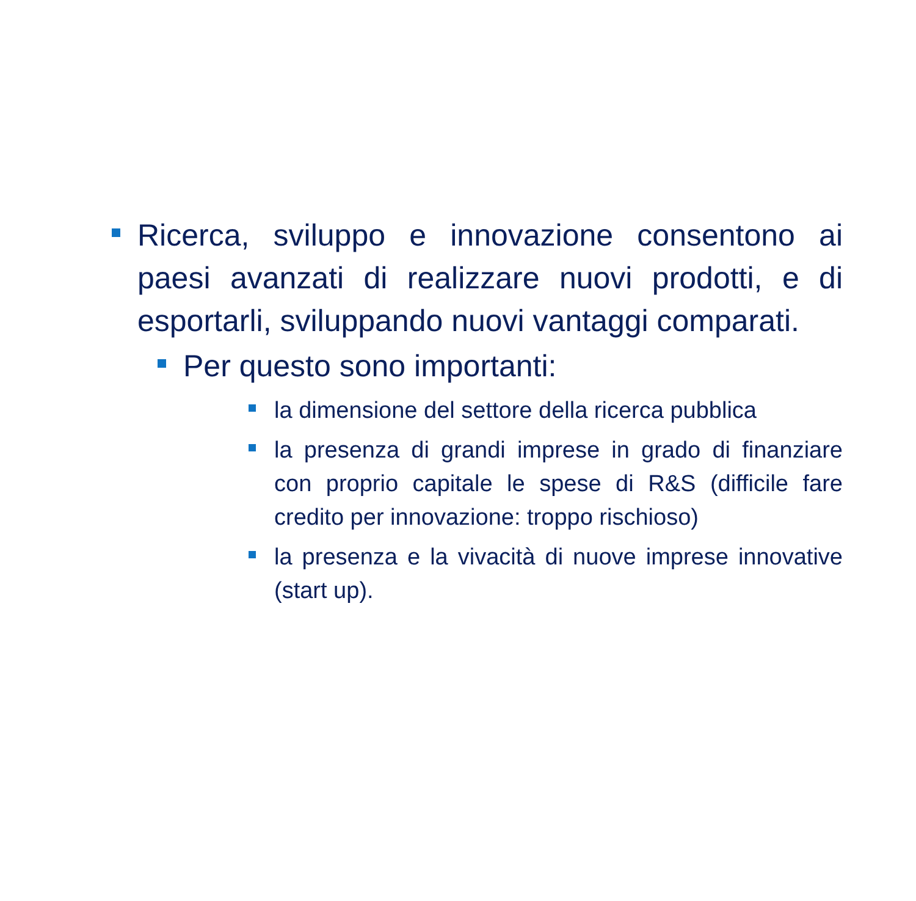Ricerca, sviluppo e innovazione consentono ai paesi avanzati di realizzare nuovi prodotti, e di esportarli, sviluppando nuovi vantaggi comparati.
Per questo sono importanti:
la dimensione del settore della ricerca pubblica
la presenza di grandi imprese in grado di finanziare con proprio capitale le spese di R&S (difficile fare credito per innovazione: troppo rischioso)
la presenza e la vivacità di nuove imprese innovative (start up).